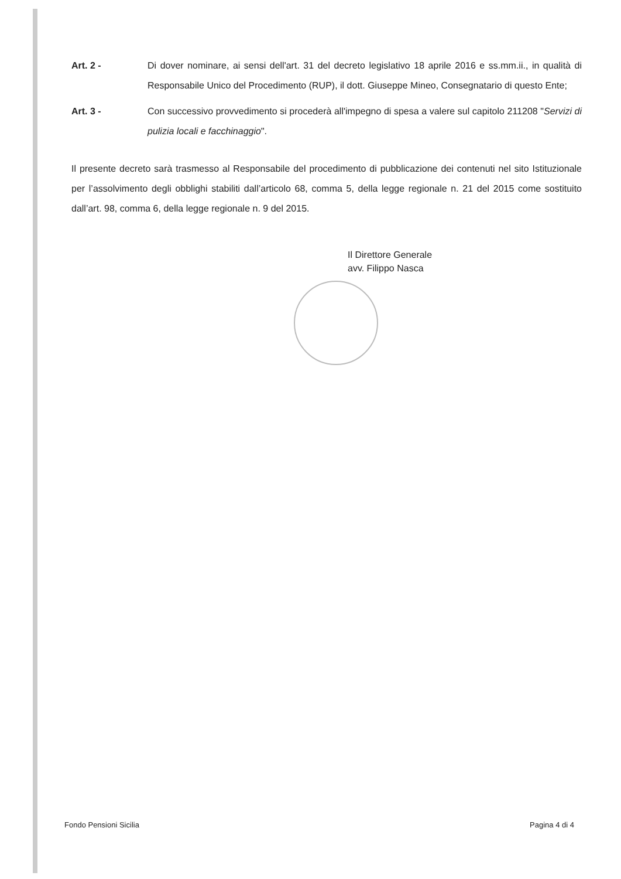Art. 2 - Di dover nominare, ai sensi dell'art. 31 del decreto legislativo 18 aprile 2016 e ss.mm.ii., in qualità di Responsabile Unico del Procedimento (RUP), il dott. Giuseppe Mineo, Consegnatario di questo Ente;
Art. 3 - Con successivo provvedimento si procederà all'impegno di spesa a valere sul capitolo 211208 "Servizi di pulizia locali e facchinaggio".
Il presente decreto sarà trasmesso al Responsabile del procedimento di pubblicazione dei contenuti nel sito Istituzionale per l’assolvimento degli obblighi stabiliti dall’articolo 68, comma 5, della legge regionale n. 21 del 2015 come sostituito dall’art. 98, comma 6, della legge regionale n. 9 del 2015.
Il Direttore Generale
avv. Filippo Nasca
Fondo Pensioni Sicilia Pagina 4 di 4